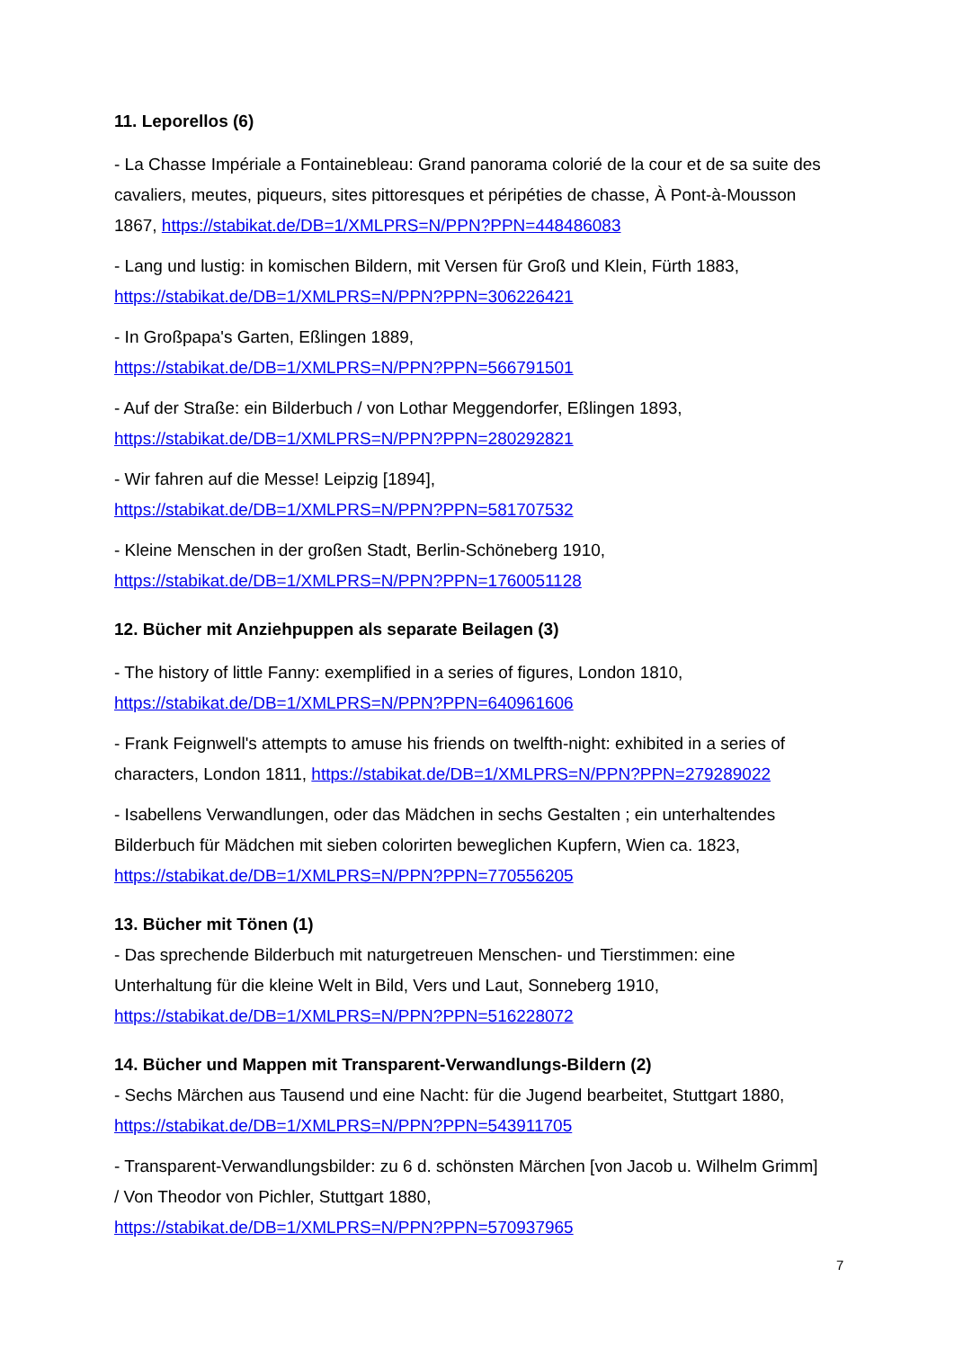11. Leporellos (6)
- La Chasse Impériale a Fontainebleau: Grand panorama colorié de la cour et de sa suite des cavaliers, meutes, piqueurs, sites pittoresques et péripéties de chasse, À Pont-à-Mousson 1867, https://stabikat.de/DB=1/XMLPRS=N/PPN?PPN=448486083
- Lang und lustig: in komischen Bildern, mit Versen für Groß und Klein, Fürth 1883, https://stabikat.de/DB=1/XMLPRS=N/PPN?PPN=306226421
- In Großpapa's Garten, Eßlingen 1889,
https://stabikat.de/DB=1/XMLPRS=N/PPN?PPN=566791501
- Auf der Straße: ein Bilderbuch / von Lothar Meggendorfer, Eßlingen 1893,
https://stabikat.de/DB=1/XMLPRS=N/PPN?PPN=280292821
- Wir fahren auf die Messe! Leipzig [1894],
https://stabikat.de/DB=1/XMLPRS=N/PPN?PPN=581707532
- Kleine Menschen in der großen Stadt, Berlin-Schöneberg 1910,
https://stabikat.de/DB=1/XMLPRS=N/PPN?PPN=1760051128
12. Bücher mit Anziehpuppen als separate Beilagen (3)
- The history of little Fanny: exemplified in a series of figures, London 1810,
https://stabikat.de/DB=1/XMLPRS=N/PPN?PPN=640961606
- Frank Feignwell's attempts to amuse his friends on twelfth-night: exhibited in a series of characters, London 1811, https://stabikat.de/DB=1/XMLPRS=N/PPN?PPN=279289022
- Isabellens Verwandlungen, oder das Mädchen in sechs Gestalten ; ein unterhaltendes Bilderbuch für Mädchen mit sieben colorirten beweglichen Kupfern, Wien ca. 1823, https://stabikat.de/DB=1/XMLPRS=N/PPN?PPN=770556205
13. Bücher mit Tönen (1)
- Das sprechende Bilderbuch mit naturgetreuen Menschen- und Tierstimmen: eine Unterhaltung für die kleine Welt in Bild, Vers und Laut, Sonneberg 1910, https://stabikat.de/DB=1/XMLPRS=N/PPN?PPN=516228072
14. Bücher und Mappen mit Transparent-Verwandlungs-Bildern (2)
- Sechs Märchen aus Tausend und eine Nacht: für die Jugend bearbeitet, Stuttgart 1880, https://stabikat.de/DB=1/XMLPRS=N/PPN?PPN=543911705
- Transparent-Verwandlungsbilder: zu 6 d. schönsten Märchen [von Jacob u. Wilhelm Grimm] / Von Theodor von Pichler, Stuttgart 1880,
https://stabikat.de/DB=1/XMLPRS=N/PPN?PPN=570937965
7